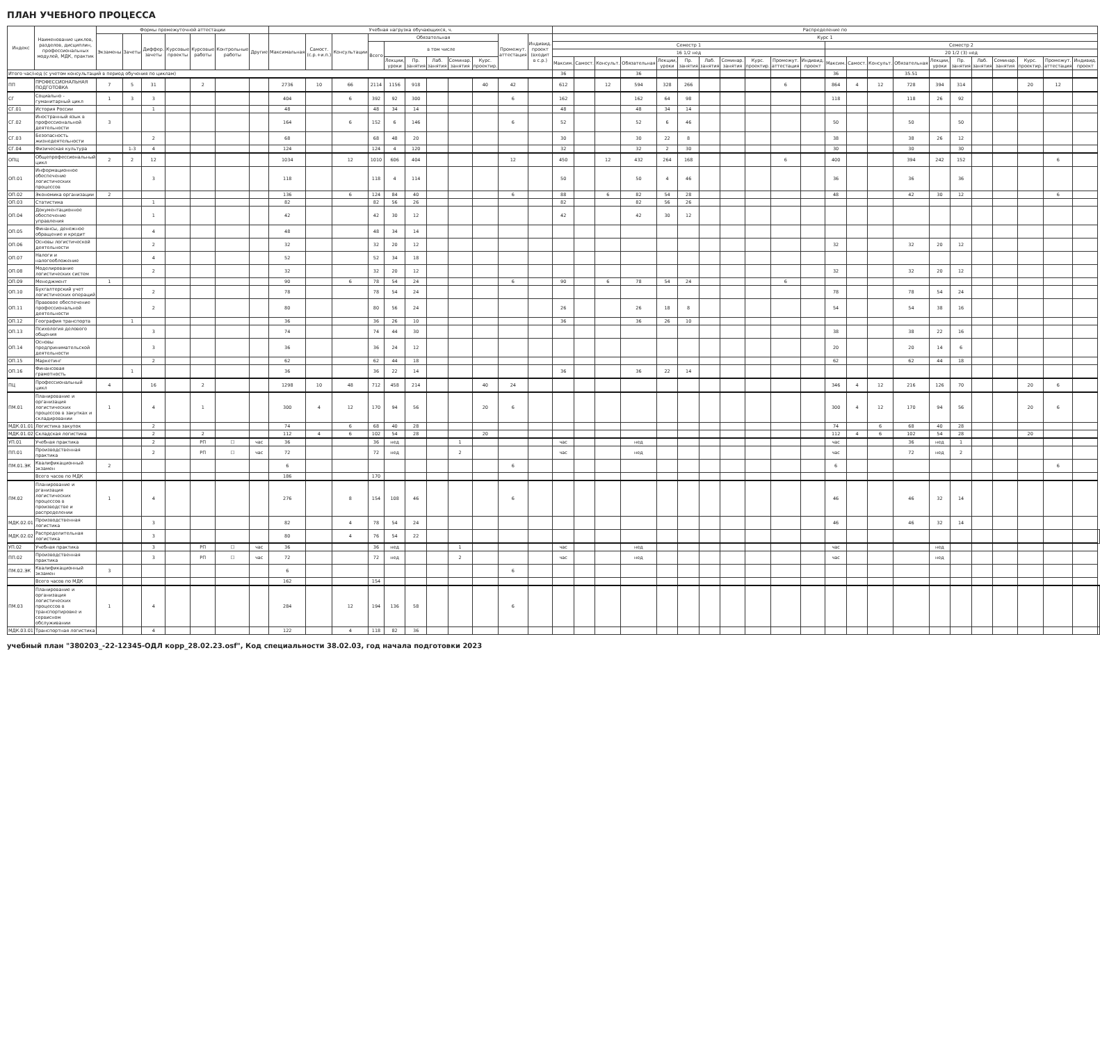ПЛАН УЧЕБНОГО ПРОЦЕССА
| Индекс | Наименование циклов, разделов, дисциплин, профессиональных модулей, МДК, практик | Формы промежуточной аттестации | | | | | | | Учебная нагрузка обучающихся, ч. | | | | | | | | | | | Распределение по | | | | | | | | | | | | | | | | | | | | | | |
| --- | --- | --- | --- | --- | --- | --- | --- | --- | --- | --- | --- | --- | --- | --- | --- | --- | --- | --- | --- | --- | --- | --- | --- | --- | --- | --- | --- | --- | --- | --- | --- | --- | --- | --- | --- | --- | --- | --- | --- | --- | --- | --- |
| | | Экзамены | Зачеты | Диффер. зачеты | Курсовые проекты | Курсовые работы | Контрольные работы | Другие | Максимальная | Самост.(с.р.+и.п.) | Консультации | Обязательная | | | | | | Промежут. аттестация | Индивид. проект (входит в с.р.) | Курс 1 | | | | | | | | | | | | | | | | | | | | | | |
| | | | | | | | | | | | | Всего | в том числе | | | | | | | Семестр 1 | | | | | | | | | | | Семестр 2 | | | | | | | | | | | |
| | | | | | | | | | | | | | | | | | | | | 16 1/2 нед | | | | | | | | | | | 20 1/2 (3) нед | | | | | | | | | | | |
| | | | | | | | | | | | | | Лекции, уроки | Пр. занятия | Лаб. занятия | Семинар. занятия | Курс. проектир. | | | Максим. | Самост. | Консульт. | Обязательная | Лекции, уроки | Пр. занятия | Лаб. занятия | Семинар. занятия | Курс. проектир. | Промежут. аттестация | Индивид. проект | Максим. | Самост. | Консульт. | Обязательная | Лекции, уроки | Пр. занятия | Лаб. занятия | Семинар. занятия | Курс. проектир. | Промежут. аттестация | Индивид. проект | |
| Итого час/нед (с учетом консультаций в период обучения по циклам) | | | | | | | | | | | | | | | | | | | | 36 | | | 36 | | | | | | | | 36 | | | 35.51 | | | | | | | | |
| ПП | ПРОФЕССИОНАЛЬНАЯ ПОДГОТОВКА | 7 | 5 | 31 | | 2 | | | 2736 | 10 | 66 | 2114 | 1156 | 918 | | | 40 | 42 | | 612 | | 12 | 594 | 328 | 266 | | | | 6 | | 864 | 4 | 12 | 728 | 394 | 314 | | | 20 | 12 | | |
| СГ | Социально - гуманитарный цикл | 1 | 3 | 3 | | | | | 404 | | 6 | 392 | 92 | 300 | | | | 6 | | 162 | | | 162 | 64 | 98 | | | | | | 118 | | | 118 | 26 | 92 | | | | | | |
| СГ.01 | История России | | | 1 | | | | | 48 | | | 48 | 34 | 14 | | | | | | 48 | | | 48 | 34 | 14 | | | | | | | | | | | | | | | | | |
| СГ.02 | Иностранный язык в профессиональной деятельности | 3 | | | | | | | 164 | | 6 | 152 | 6 | 146 | | | | 6 | | 52 | | | 52 | 6 | 46 | | | | | | 50 | | | 50 | | 50 | | | | | | |
| СГ.03 | Безопасность жизнедеятельности | | | 2 | | | | | 68 | | | 68 | 48 | 20 | | | | | | 30 | | | 30 | 22 | 8 | | | | | | 38 | | | 38 | 26 | 12 | | | | | | |
| СГ.04 | Физическая культура | | 1-3 | 4 | | | | | 124 | | | 124 | 4 | 120 | | | | | | 32 | | | 32 | 2 | 30 | | | | | | 30 | | | 30 | | 30 | | | | | | |
| ОПЦ | Общепрофессиональный цикл | 2 | 2 | 12 | | | | | 1034 | | 12 | 1010 | 606 | 404 | | | | 12 | | 450 | | 12 | 432 | 264 | 168 | | | | 6 | | 400 | | | 394 | 242 | 152 | | | | 6 | | |
| ОП.01 | Информационное обеспечение логистических процессов | | | 3 | | | | | 118 | | | 118 | 4 | 114 | | | | | | 50 | | | 50 | 4 | 46 | | | | | | 36 | | | 36 | | 36 | | | | | | |
| ОП.02 | Экономика организации | 2 | | | | | | | 136 | | 6 | 124 | 84 | 40 | | | | 6 | | 88 | | 6 | 82 | 54 | 28 | | | | | | 48 | | | 42 | 30 | 12 | | | | 6 | | |
| ОП.03 | Статистика | | | 1 | | | | | 82 | | | 82 | 56 | 26 | | | | | | 82 | | | 82 | 56 | 26 | | | | | | | | | | | | | | | | | |
| ОП.04 | Документационное обеспечение управления | | | 1 | | | | | 42 | | | 42 | 30 | 12 | | | | | | 42 | | | 42 | 30 | 12 | | | | | | | | | | | | | | | | | |
| ОП.05 | Финансы, денежное обращение и кредит | | | 4 | | | | | 48 | | | 48 | 34 | 14 | | | | | | | | | | | | | | | | | | | | | | | | | | | | |
| ОП.06 | Основы логистической деятельности | | | 2 | | | | | 32 | | | 32 | 20 | 12 | | | | | | | | | | | | | | | | | 32 | | | 32 | 20 | 12 | | | | | | |
| ОП.07 | Налоги и налогообложение | | | 4 | | | | | 52 | | | 52 | 34 | 18 | | | | | | | | | | | | | | | | | | | | | | | | | | | | |
| ОП.08 | Моделирование логистических систем | | | 2 | | | | | 32 | | | 32 | 20 | 12 | | | | | | | | | | | | | | | | | 32 | | | 32 | 20 | 12 | | | | | | |
| ОП.09 | Менеджмент | 1 | | | | | | | 90 | | 6 | 78 | 54 | 24 | | | | 6 | | 90 | | 6 | 78 | 54 | 24 | | | | 6 | | | | | | | | | | | | | |
| ОП.10 | Бухгалтерский учет логистических операций | | | 2 | | | | | 78 | | | 78 | 54 | 24 | | | | | | | | | | | | | | | | | 78 | | | 78 | 54 | 24 | | | | | | |
| ОП.11 | Правовое обеспечение профессиональной деятельности | | | 2 | | | | | 80 | | | 80 | 56 | 24 | | | | | | 26 | | | 26 | 18 | 8 | | | | | | 54 | | | 54 | 38 | 16 | | | | | | |
| ОП.12 | География транспорта | | 1 | | | | | | 36 | | | 36 | 26 | 10 | | | | | | 36 | | | 36 | 26 | 10 | | | | | | | | | | | | | | | | | |
| ОП.13 | Психология делового общения | | | 3 | | | | | 74 | | | 74 | 44 | 30 | | | | | | | | | | | | | | | | | 38 | | | 38 | 22 | 16 | | | | | | |
| ОП.14 | Основы предпринимательской деятельности | | | 3 | | | | | 36 | | | 36 | 24 | 12 | | | | | | | | | | | | | | | | | 20 | | | 20 | 14 | 6 | | | | | | |
| ОП.15 | Маркетинг | | | 2 | | | | | 62 | | | 62 | 44 | 18 | | | | | | | | | | | | | | | | | 62 | | | 62 | 44 | 18 | | | | | | |
| ОП.16 | Финансовая грамотность | | 1 | | | | | | 36 | | | 36 | 22 | 14 | | | | | | 36 | | | 36 | 22 | 14 | | | | | | | | | | | | | | | | | |
| ПЦ | Профессиональный цикл | 4 | | 16 | | 2 | | | 1298 | 10 | 48 | 712 | 458 | 214 | | | 40 | 24 | | | | | | | | | | | | | 346 | 4 | 12 | 216 | 126 | 70 | | | 20 | 6 | | |
| ПМ.01 | Планирование и организация логистических процессов в закупках и складировании | 1 | | 4 | | 1 | | | 300 | 4 | 12 | 170 | 94 | 56 | | | 20 | 6 | | | | | | | | | | | | | 300 | 4 | 12 | 170 | 94 | 56 | | | 20 | 6 | | |
| МДК.01.01 | Логистика закупок | | | 2 | | | | | 74 | | 6 | 68 | 40 | 28 | | | | | | | | | | | | | | | | | 74 | | 6 | 68 | 40 | 28 | | | | | | |
| МДК.01.02 | Складская логистика | | | 2 | | 2 | | | 112 | 4 | 6 | 102 | 54 | 28 | | | 20 | | | | | | | | | | | | | | 112 | 4 | 6 | 102 | 54 | 28 | | | 20 | | | |
| УП.01 | Учебная практика | | | 2 | | РП | ☐ | час | 36 | | | 36 | нед | | | 1 | | | | час | | | нед | | | | | | | | час | | | 36 | нед | 1 | | | | | | |
| ПП.01 | Производственная практика | | | 2 | | РП | ☐ | час | 72 | | | 72 | нед | | | 2 | | | | час | | | нед | | | | | | | | час | | | 72 | нед | 2 | | | | | | |
| ПМ.01.ЭК | Квалификационный экзамен | 2 | | | | | | | 6 | | | | | | | | | 6 | | | | | | | | | | | | | 6 | | | | | | | | | 6 | | |
| | Всего часов по МДК | | | | | | | | 186 | | | 170 | | | | | | | | | | | | | | | | | | | | | | | | | | | | | | |
| ПМ.02 | Планирование и рганизация логистических процессов в производстве и распределении | 1 | | 4 | | | | | 276 | | 8 | 154 | 108 | 46 | | | | 6 | | | | | | | | | | | | | 46 | | | 46 | 32 | 14 | | | | | | |
| МДК.02.01 | Производственная логистика | | | 3 | | | | | 82 | | 4 | 78 | 54 | 24 | | | | | | | | | | | | | | | | | 46 | | | 46 | 32 | 14 | | | | | | |
| МДК.02.02 | Распределительная логистика | | | 3 | | | | | 80 | | 4 | 76 | 54 | 22 | | | | | | | | | | | | | | | | | | | | | | | | | | | | |
| УП.02 | Учебная практика | | | 3 | | РП | ☐ | час | 36 | | | 36 | нед | | | 1 | | | | час | | | нед | | | | | | | | час | | | | нед | | | | | | | |
| ПП.02 | Производственная практика | | | 3 | | РП | ☐ | час | 72 | | | 72 | нед | | | 2 | | | | час | | | нед | | | | | | | | час | | | | нед | | | | | | | |
| ПМ.02.ЭК | Квалификационный экзамен | 3 | | | | | | | 6 | | | | | | | | | 6 | | | | | | | | | | | | | | | | | | | | | | | | |
| | Всего часов по МДК | | | | | | | | 162 | | | 154 | | | | | | | | | | | | | | | | | | | | | | | | | | | | | | |
| ПМ.03 | Планирование и организация логистических процессов в транспортировке и сервисном обслуживании | 1 | | 4 | | | | | 284 | | 12 | 194 | 136 | 58 | | | | 6 | | | | | | | | | | | | | | | | | | | | | | | | |
| МДК.03.01 | Транспортная логистика | | | 4 | | | | | 122 | | 4 | 118 | 82 | 36 | | | | | | | | | | | | | | | | | | | | | | | | | | | | |
учебный план "380203_-22-12345-ОДЛ корр_28.02.23.osf", Код специальности 38.02.03, год начала подготовки 2023